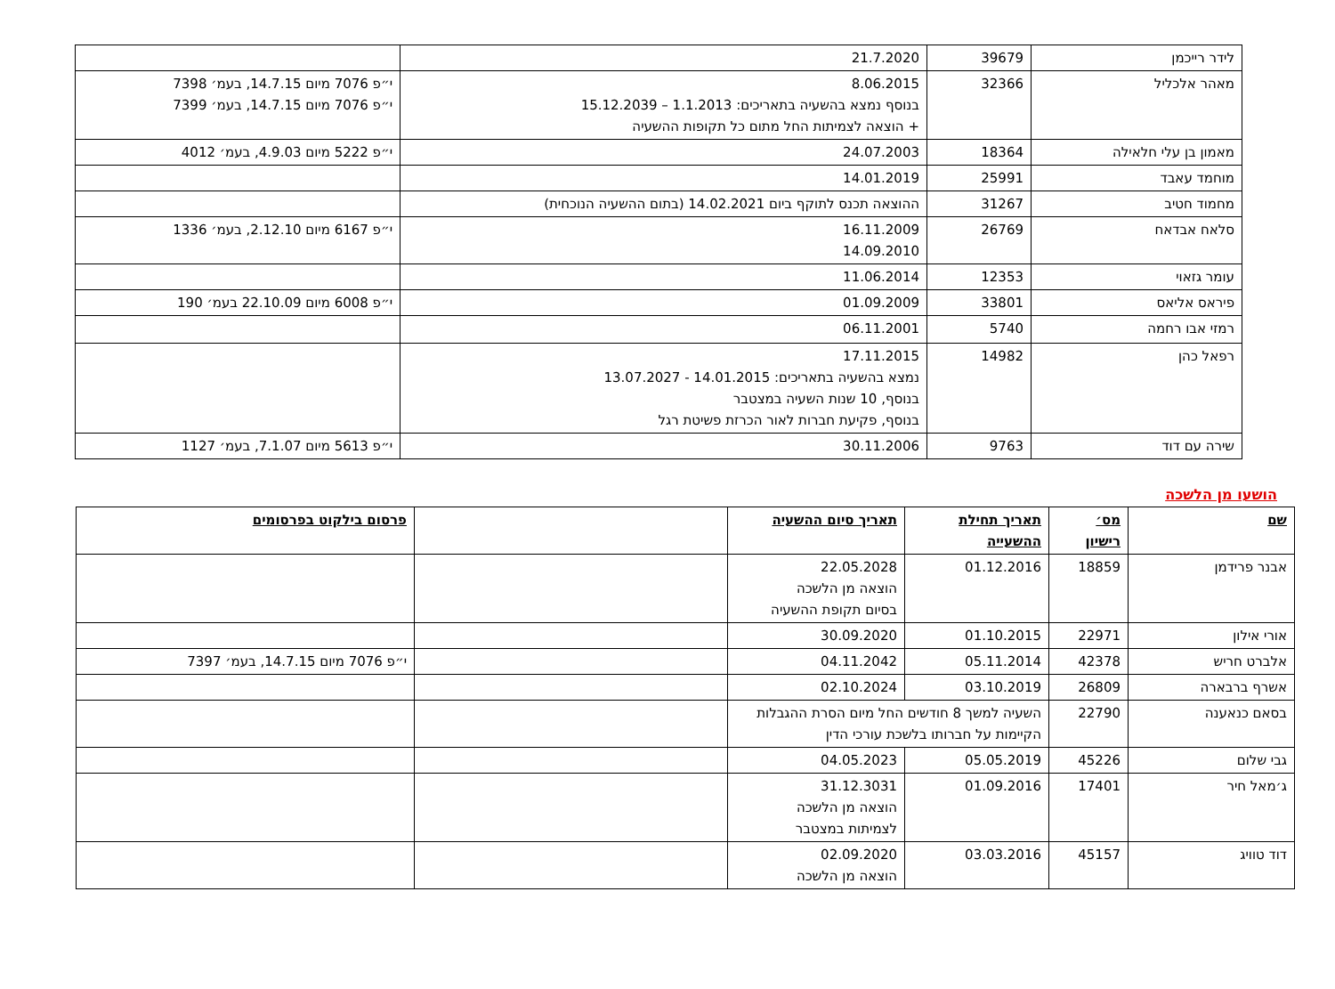| לידר רייכמן | 39679 | 21.7.2020 | |
| מאהר אלכליל | 32366 | 8.06.2015 בנוסף נמצא בהשעיה בתאריכים: 1.1.2013 – 15.12.2039 + הוצאה לצמיתות החל מתום כל תקופות ההשעיה | י״פ 7076 מיום 14.7.15, בעמ׳ 7398 י״פ 7076 מיום 14.7.15, בעמ׳ 7399 |
| מאמון בן עלי חלאילה | 18364 | 24.07.2003 | י״פ 5222 מיום 4.9.03, בעמ׳ 4012 |
| מוחמד עאבד | 25991 | 14.01.2019 | |
| מחמוד חטיב | 31267 | ההוצאה תכנס לתוקף ביום 14.02.2021 (בתום ההשעיה הנוכחית) | |
| סלאח אבדאח | 26769 | 16.11.2009 14.09.2010 | י״פ 6167 מיום 2.12.10, בעמ׳ 1336 |
| עומר גזאוי | 12353 | 11.06.2014 | |
| פיראס אליאס | 33801 | 01.09.2009 | י״פ 6008 מיום 22.10.09 בעמ׳ 190 |
| רמזי אבו רחמה | 5740 | 06.11.2001 | |
| רפאל כהן | 14982 | 17.11.2015 נמצא בהשעיה בתאריכים: 14.01.2015 - 13.07.2027 בנוסף, 10 שנות השעיה במצטבר בנוסף, פקיעת חברות לאור הכרזת פשיטת רגל | |
| שירה עם דוד | 9763 | 30.11.2006 | י״פ 5613 מיום 7.1.07, בעמ׳ 1127 |
הושעו מן הלשכה
| שם | מס׳ רישיון | תאריך תחילת ההשעייה | תאריך סיום ההשעיה | | פרסום בילקוט בפרסומים |
| --- | --- | --- | --- | --- | --- |
| אבנר פרידמן | 18859 | 01.12.2016 | 22.05.2028 הוצאה מן הלשכה בסיום תקופת ההשעיה | | |
| אורי אילון | 22971 | 01.10.2015 | 30.09.2020 | | |
| אלברט חריש | 42378 | 05.11.2014 | 04.11.2042 | | י״פ 7076 מיום 14.7.15, בעמ׳ 7397 |
| אשרף ברבארה | 26809 | 03.10.2019 | 02.10.2024 | | |
| בסאם כנאענה | 22790 | השעיה למשך 8 חודשים החל מיום הסרת ההגבלות הקיימות על חברותו בלשכת עורכי הדין | | | |
| גבי שלום | 45226 | 05.05.2019 | 04.05.2023 | | |
| ג׳מאל חיר | 17401 | 01.09.2016 | 31.12.3031 הוצאה מן הלשכה לצמיתות במצטבר | | |
| דוד טוויג | 45157 | 03.03.2016 | 02.09.2020 הוצאה מן הלשכה | | |